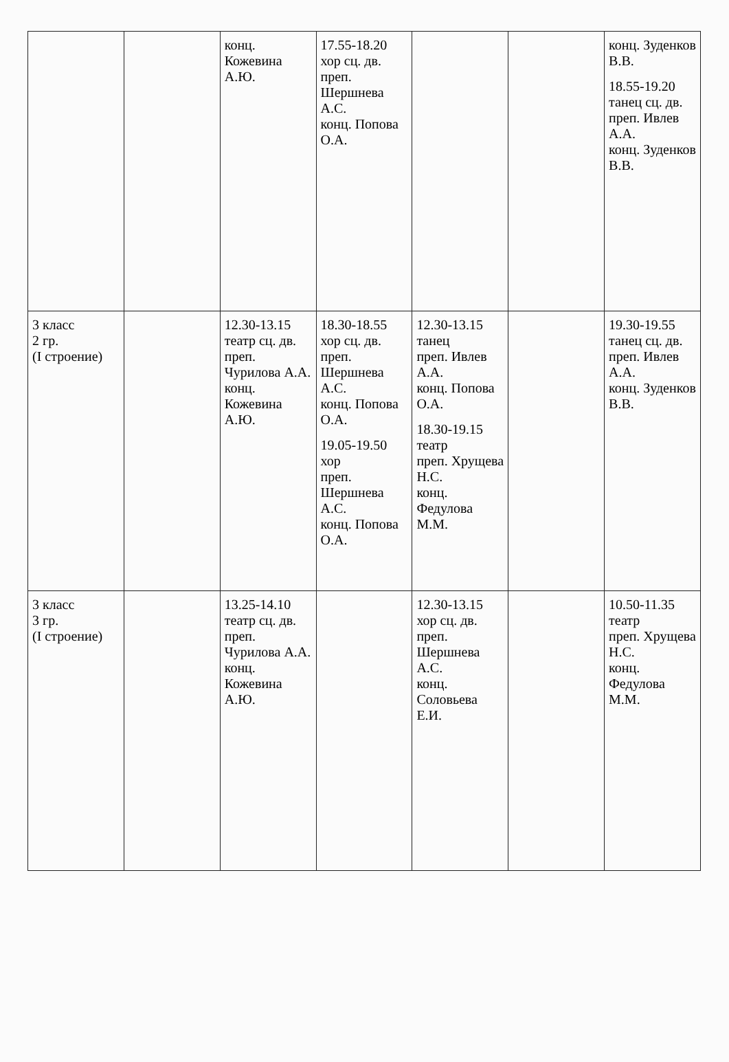| | | конц. Кожевина А.Ю. | 17.55-18.20 хор сц. дв. преп. Шершнева А.С. конц. Попова О.А. | | | конц. Зуденков В.В. 18.55-19.20 танец сц. дв. преп. Ивлев А.А. конц. Зуденков В.В. |
| 3 класс 2 гр. (I строение) | | 12.30-13.15 театр сц. дв. преп. Чурилова А.А. конц. Кожевина А.Ю. | 18.30-18.55 хор сц. дв. преп. Шершнева А.С. конц. Попова О.А. 19.05-19.50 хор преп. Шершнева А.С. конц. Попова О.А. | 12.30-13.15 танец преп. Ивлев А.А. конц. Попова О.А. 18.30-19.15 театр преп. Хрущева Н.С. конц. Федулова М.М. | | 19.30-19.55 танец сц. дв. преп. Ивлев А.А. конц. Зуденков В.В. |
| 3 класс 3 гр. (I строение) | | 13.25-14.10 театр сц. дв. преп. Чурилова А.А. конц. Кожевина А.Ю. | | 12.30-13.15 хор сц. дв. преп. Шершнева А.С. конц. Соловьева Е.И. | | 10.50-11.35 театр преп. Хрущева Н.С. конц. Федулова М.М. |